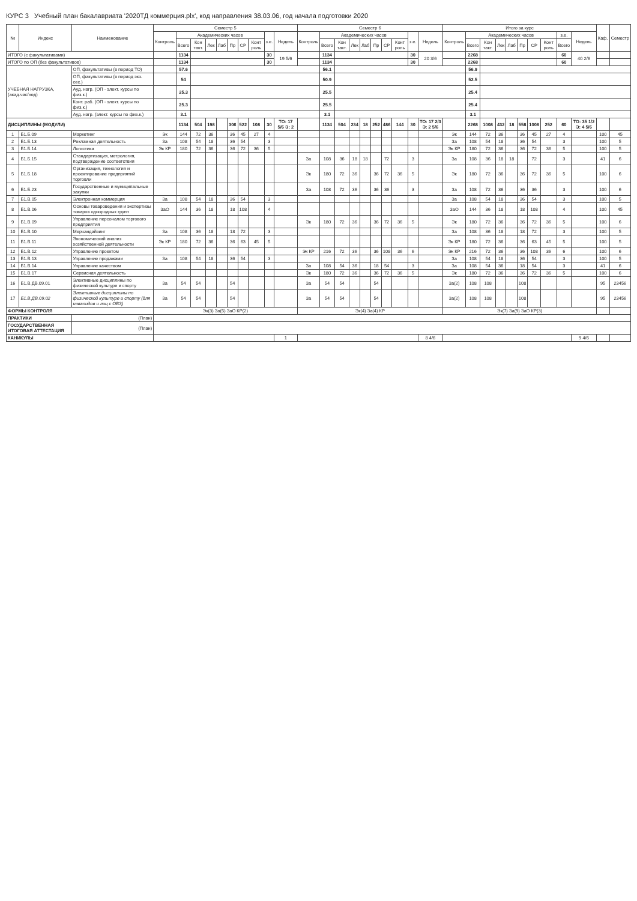КУРС 3 Учебный план бакалавриата '2020ТД коммерция.plx', код направления 38.03.06, год начала подготовки 2020
| № | Индекс | Наименование | Семестр 5 | | | | | | | | | | Семестр 6 | | | | | | | | | | Итого за курс | | | | | | | | | | Каф. | Семестр |
| --- | --- | --- | --- | --- | --- | --- | --- | --- | --- | --- | --- | --- | --- | --- | --- | --- | --- | --- | --- | --- | --- | --- | --- | --- | --- | --- | --- | --- | --- | --- | --- | --- | --- | --- |
| | | | Контроль | Академических часов | | | | | | | з.е. | Недель | Контроль | Академических часов | | | | | | | з.е. | Недель | Контроль | Академических часов | | | | | | | з.е. | Недель | | |
| | | | | Всего | Кон такт. | Лек | Лаб | Пр | СР | Конт роль | | | | Всего | Кон такт. | Лек | Лаб | Пр | СР | Конт роль | | | | Всего | Кон такт. | Лек | Лаб | Пр | СР | Конт роль | Всего | | | |
| ИТОГО (с факультативами) | | | | 1134 | | | | | | | 30 | 19 5/6 | | 1134 | | | | | | | 30 | 20 3/6 | | 2268 | | | | | | | 60 | 40 2/6 | | |
| ИТОГО по ОП (без факультативов) | | | | 1134 | | | | | | | 30 | | | 1134 | | | | | | | 30 | | | 2268 | | | | | | | 60 | | | |
| УЧЕБНАЯ НАГРУЗКА, (акад.час/нед) | | ОП, факультативы (в период ТО) | | 57.6 | | | | | | | | | | 56.1 | | | | | | | | | | 56.9 | | | | | | | | | | |
| | | ОП, факультативы (в период экз. сес.) | | 54 | | | | | | | | | | 50.9 | | | | | | | | | | 52.5 | | | | | | | | | | |
| | | Ауд. нагр. (ОП - элект. курсы по физ.к.) | | 25.3 | | | | | | | | | | 25.5 | | | | | | | | | | 25.4 | | | | | | | | | | |
| | | Конт. раб. (ОП - элект. курсы по физ.к.) | | 25.3 | | | | | | | | | | 25.5 | | | | | | | | | | 25.4 | | | | | | | | | | |
| | | Ауд. нагр. (элект. курсы по физ.к.) | | 3.1 | | | | | | | | | | 3.1 | | | | | | | | | | 3.1 | | | | | | | | | | |
| ДИСЦИПЛИНЫ (МОДУЛИ) | | | | 1134 | 504 | 198 | | 306 | 522 | 108 | 30 | ТО: 17 5/6 Э: 2 | | 1134 | 504 | 234 | 18 | 252 | 486 | 144 | 30 | ТО: 17 2/3 Э: 2 5/6 | | 2268 | 1008 | 432 | 18 | 558 | 1008 | 252 | 60 | ТО: 35 1/2 Э: 4 5/6 | | |
| 1 | Б1.Б.09 | Маркетинг | Эк | 144 | 72 | 36 | | 36 | 45 | 27 | 4 | | | | | | | | | | | | Эк | 144 | 72 | 36 | | 36 | 45 | 27 | 4 | | 100 | 45 |
| 2 | Б1.Б.13 | Рекламная деятельность | За | 108 | 54 | 18 | | 36 | 54 | | 3 | | | | | | | | | | | | За | 108 | 54 | 18 | | 36 | 54 | | 3 | | 100 | 5 |
| 3 | Б1.Б.14 | Логистика | Эк КР | 180 | 72 | 36 | | 36 | 72 | 36 | 5 | | | | | | | | | | | | Эк КР | 180 | 72 | 36 | | 36 | 72 | 36 | 5 | | 100 | 5 |
| 4 | Б1.Б.15 | Стандартизация, метрология, подтверждение соответствия | | | | | | | | | | | За | 108 | 36 | 18 | 18 | | 72 | | 3 | | За | 108 | 36 | 18 | 18 | | 72 | | 3 | | 41 | 6 |
| 5 | Б1.Б.18 | Организация, технология и проектирование предприятий торговли | | | | | | | | | | | Эк | 180 | 72 | 36 | | 36 | 72 | 36 | 5 | | Эк | 180 | 72 | 36 | | 36 | 72 | 36 | 5 | | 100 | 6 |
| 6 | Б1.Б.23 | Государственные и муниципальные закупки | | | | | | | | | | | За | 108 | 72 | 36 | | 36 | 36 | | 3 | | За | 108 | 72 | 36 | | 36 | 36 | | 3 | | 100 | 6 |
| 7 | Б1.В.05 | Электронная коммерция | За | 108 | 54 | 18 | | 36 | 54 | | 3 | | | | | | | | | | | | За | 108 | 54 | 18 | | 36 | 54 | | 3 | | 100 | 5 |
| 8 | Б1.В.06 | Основы товароведения и экспертизы товаров однородных групп | ЗаО | 144 | 36 | 18 | | 18 | 108 | | 4 | | | | | | | | | | | | ЗаО | 144 | 36 | 18 | | 18 | 108 | | 4 | | 100 | 45 |
| 9 | Б1.В.09 | Управление персоналом торгового предприятия | | | | | | | | | | | Эк | 180 | 72 | 36 | | 36 | 72 | 36 | 5 | | Эк | 180 | 72 | 36 | | 36 | 72 | 36 | 5 | | 100 | 6 |
| 10 | Б1.В.10 | Мерчандайзинг | За | 108 | 36 | 18 | | 18 | 72 | | 3 | | | | | | | | | | | | За | 108 | 36 | 18 | | 18 | 72 | | 3 | | 100 | 5 |
| 11 | Б1.В.11 | Экономический анализ хозяйственной деятельности | Эк КР | 180 | 72 | 36 | | 36 | 63 | 45 | 5 | | | | | | | | | | | | Эк КР | 180 | 72 | 36 | | 36 | 63 | 45 | 5 | | 100 | 5 |
| 12 | Б1.В.12 | Управление проектом | | | | | | | | | | | Эк КР | 216 | 72 | 36 | | 36 | 108 | 36 | 6 | | Эк КР | 216 | 72 | 36 | | 36 | 108 | 36 | 6 | | 100 | 6 |
| 13 | Б1.В.13 | Управление продажами | За | 108 | 54 | 18 | | 36 | 54 | | 3 | | | | | | | | | | | | За | 108 | 54 | 18 | | 36 | 54 | | 3 | | 100 | 5 |
| 14 | Б1.В.14 | Управление качеством | | | | | | | | | | | За | 108 | 54 | 36 | | 18 | 54 | | 3 | | За | 108 | 54 | 36 | | 18 | 54 | | 3 | | 41 | 6 |
| 15 | Б1.В.17 | Сервисная деятельность | | | | | | | | | | | Эк | 180 | 72 | 36 | | 36 | 72 | 36 | 5 | | Эк | 180 | 72 | 36 | | 36 | 72 | 36 | 5 | | 100 | 6 |
| 16 | Б1.В.ДВ.09.01 | Элективные дисциплины по физической культуре и спорту | За | 54 | 54 | | | 54 | | | | | За | 54 | 54 | | | 54 | | | | | За(2) | 108 | 108 | | | 108 | | | | | 95 | 23456 |
| 17 | Б1.В.ДВ.09.02 | Элективные дисциплины по физической культуре и спорту (для инвалидов и лиц с ОВЗ) | За | 54 | 54 | | | 54 | | | | | За | 54 | 54 | | | 54 | | | | | За(2) | 108 | 108 | | | 108 | | | | | 95 | 23456 |
| ФОРМЫ КОНТРОЛЯ | | | Эк(3) За(5) ЗаО КР(2) | | | | | | | | | | Эк(4) За(4) КР | | | | | | | | | | Эк(7) За(9) ЗаО КР(3) | | | | | | | | | | | |
| ПРАКТИКИ | | (План) | | | | | | | | | | | | | | | | | | | | | | | | | | | | | | | | |
| ГОСУДАРСТВЕННАЯ ИТОГОВАЯ АТТЕСТАЦИЯ | | (План) | | | | | | | | | | | | | | | | | | | | | | | | | | | | | | | | |
| КАНИКУЛЫ | | | | | | | | | | | | 1 | | | | | | | | | | 8 4/6 | | | | | | | | | | 9 4/6 | | |